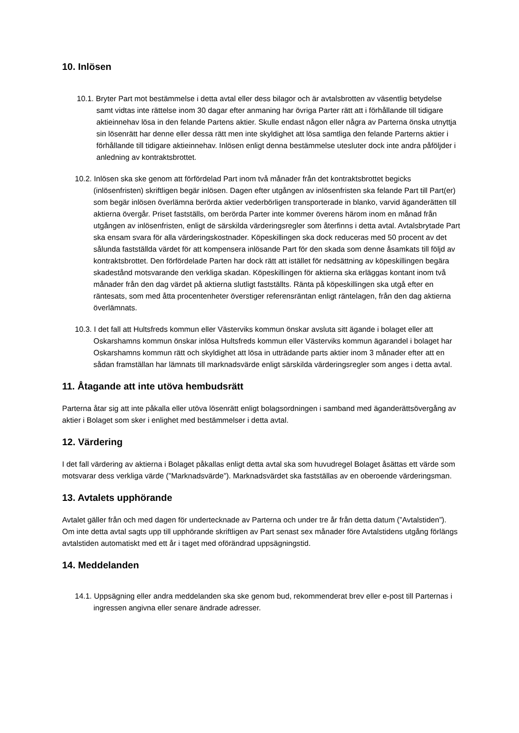10. Inlösen
10.1. Bryter Part mot bestämmelse i detta avtal eller dess bilagor och är avtalsbrotten av väsentlig betydelse samt vidtas inte rättelse inom 30 dagar efter anmaning har övriga Parter rätt att i förhållande till tidigare aktieinnehav lösa in den felande Partens aktier. Skulle endast någon eller några av Parterna önska utnyttja sin lösenrätt har denne eller dessa rätt men inte skyldighet att lösa samtliga den felande Parterns aktier i förhållande till tidigare aktieinnehav. Inlösen enligt denna bestämmelse utesluter dock inte andra påföljder i anledning av kontraktsbrottet.
10.2. Inlösen ska ske genom att förfördelad Part inom två månader från det kontraktsbrottet begicks (inlösenfristen) skriftligen begär inlösen. Dagen efter utgången av inlösenfristen ska felande Part till Part(er) som begär inlösen överlämna berörda aktier vederbörligen transporterade in blanko, varvid äganderätten till aktierna övergår. Priset fastställs, om berörda Parter inte kommer överens härom inom en månad från utgången av inlösenfristen, enligt de särskilda värderingsregler som återfinns i detta avtal. Avtalsbrytade Part ska ensam svara för alla värderingskostnader. Köpeskillingen ska dock reduceras med 50 procent av det sålunda fastställda värdet för att kompensera inlösande Part för den skada som denne åsamkats till följd av kontraktsbrottet. Den förfördelade Parten har dock rätt att istället för nedsättning av köpeskillingen begära skadestånd motsvarande den verkliga skadan. Köpeskillingen för aktierna ska erläggas kontant inom två månader från den dag värdet på aktierna slutligt fastställts. Ränta på köpeskillingen ska utgå efter en räntesats, som med åtta procentenheter överstiger referensräntan enligt räntelagen, från den dag aktierna överlämnats.
10.3. I det fall att Hultsfreds kommun eller Västerviks kommun önskar avsluta sitt ägande i bolaget eller att Oskarshamns kommun önskar inlösa Hultsfreds kommun eller Västerviks kommun ägarandel i bolaget har Oskarshamns kommun rätt och skyldighet att lösa in utträdande parts aktier inom 3 månader efter att en sådan framställan har lämnats till marknadsvärde enligt särskilda värderingsregler som anges i detta avtal.
11. Åtagande att inte utöva hembudsrätt
Parterna åtar sig att inte påkalla eller utöva lösenrätt enligt bolagsordningen i samband med äganderättsövergång av aktier i Bolaget som sker i enlighet med bestämmelser i detta avtal.
12. Värdering
I det fall värdering av aktierna i Bolaget påkallas enligt detta avtal ska som huvudregel Bolaget åsättas ett värde som motsvarar dess verkliga värde (”Marknadsvärde”). Marknadsvärdet ska fastställas av en oberoende värderingsman.
13. Avtalets upphörande
Avtalet gäller från och med dagen för undertecknade av Parterna och under tre år från detta datum (”Avtalstiden”). Om inte detta avtal sagts upp till upphörande skriftligen av Part senast sex månader före Avtalstidens utgång förlängs avtalstiden automatiskt med ett år i taget med oförändrad uppsägningstid.
14. Meddelanden
14.1. Uppsägning eller andra meddelanden ska ske genom bud, rekommenderat brev eller e-post till Parternas i ingressen angivna eller senare ändrade adresser.